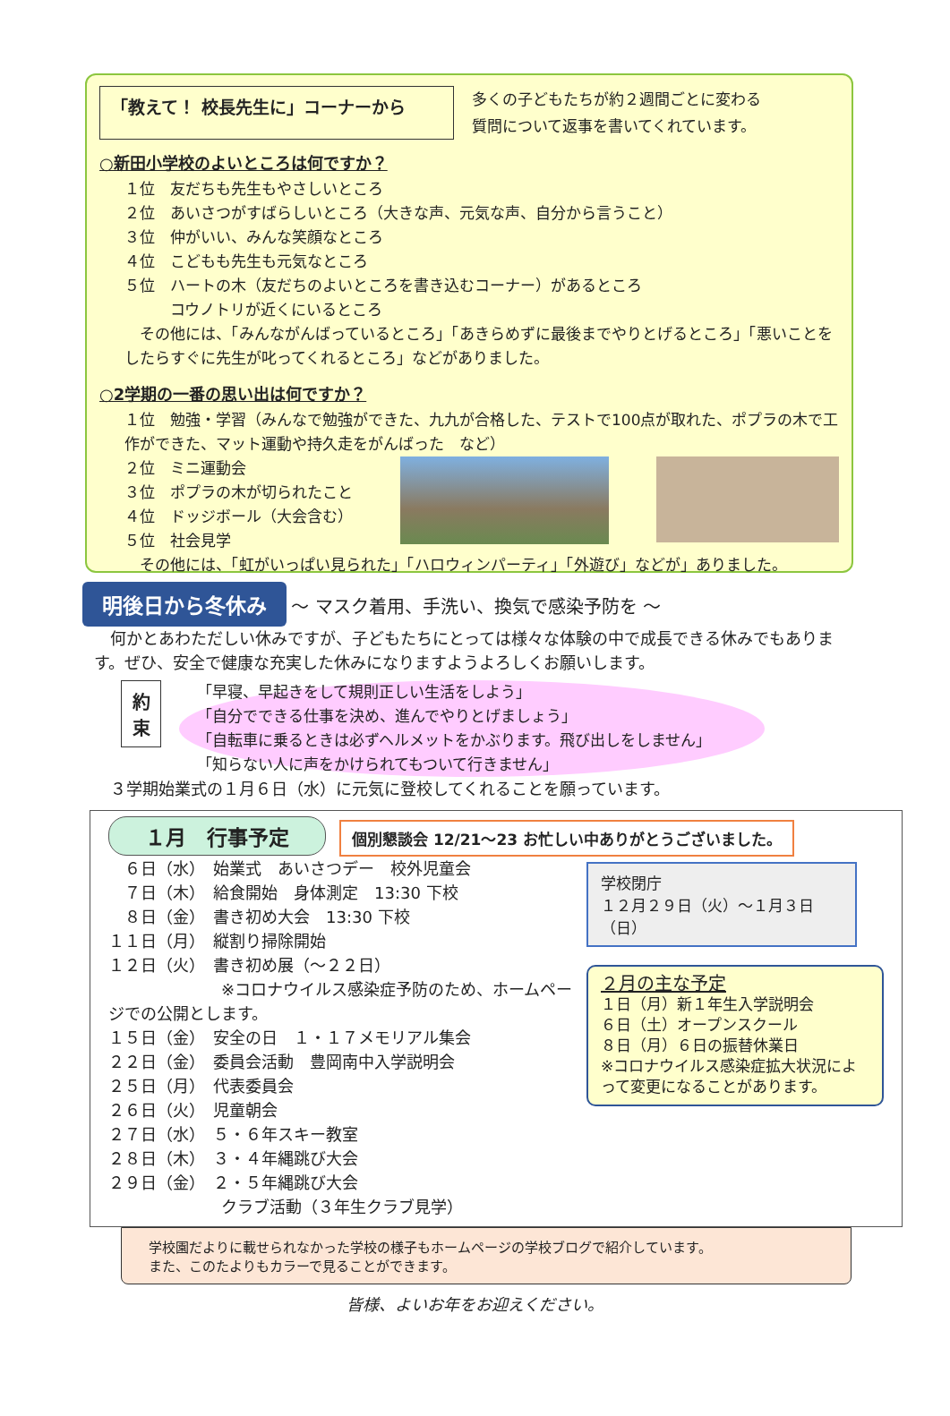「教えて！ 校長先生に」コーナーから
多くの子どもたちが約２週間ごとに変わる
質問について返事を書いてくれています。
○新田小学校のよいところは何ですか？
１位　友だちも先生もやさしいところ
２位　あいさつがすばらしいところ（大きな声、元気な声、自分から言うこと）
３位　仲がいい、みんな笑顔なところ
４位　こどもも先生も元気なところ
５位　ハートの木（友だちのよいところを書き込むコーナー）があるところ
　　　コウノトリが近くにいるところ
　その他には、「みんながんばっているところ」「あきらめずに最後までやりとげるところ」「悪いことをしたらすぐに先生が叱ってくれるところ」などがありました。
○2学期の一番の思い出は何ですか？
１位　勉強・学習（みんなで勉強ができた、九九が合格した、テストで100点が取れた、ポプラの木で工作ができた、マット運動や持久走をがんばった　など）
２位　ミニ運動会
３位　ポプラの木が切られたこと
４位　ドッジボール（大会含む）
５位　社会見学
　その他には、「虹がいっぱい見られた」「ハロウィンパーティ」「外遊び」などが」ありました。
明後日から冬休み
～ マスク着用、手洗い、換気で感染予防を ～
　何かとあわただしい休みですが、子どもたちにとっては様々な体験の中で成長できる休みでもあります。ぜひ、安全で健康な充実した休みになりますようよろしくお願いします。
約
束
「早寝、早起きをして規則正しい生活をしよう」
「自分でできる仕事を決め、進んでやりとげましょう」
「自転車に乗るときは必ずヘルメットをかぶります。飛び出しをしません」
「知らない人に声をかけられてもついて行きません」
　３学期始業式の１月６日（水）に元気に登校してくれることを願っています。
１月　行事予定 個別懇談会 12/21～23 お忙しい中ありがとうございました。
　６日（水）　始業式　あいさつデー　校外児童会
　７日（木）　給食開始　身体測定　13:30 下校
　８日（金）　書き初め大会　13:30 下校
１１日（月）　縦割り掃除開始
１２日（火）　書き初め展（～２２日）
　　　　　　　※コロナウイルス感染症予防のため、ホームページでの公開とします。
１５日（金）　安全の日　１・１７メモリアル集会
２２日（金）　委員会活動　豊岡南中入学説明会
２５日（月）　代表委員会
２６日（火）　児童朝会
２７日（水）　５・６年スキー教室
２８日（木）　３・４年縄跳び大会
２９日（金）　２・５年縄跳び大会
　　　　　　　クラブ活動（３年生クラブ見学）
学校閉庁
１２月２９日（火）～１月３日（日）
２月の主な予定
１日（月）新１年生入学説明会
６日（土）オープンスクール
８日（月）６日の振替休業日
※コロナウイルス感染症拡大状況によって変更になることがあります。
学校園だよりに載せられなかった学校の様子もホームページの学校ブログで紹介しています。
また、このたよりもカラーで見ることができます。
皆様、よいお年をお迎えください。